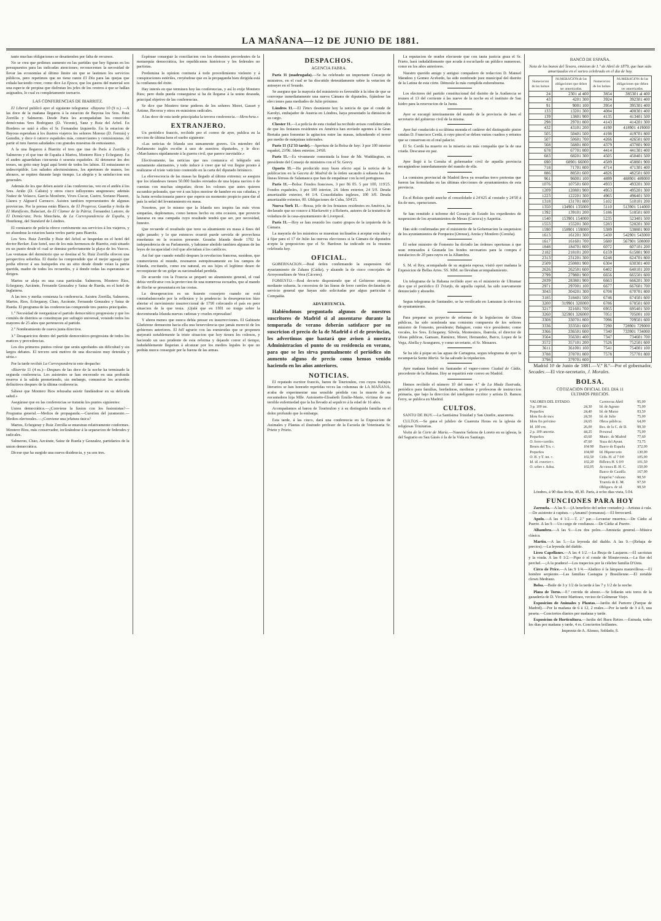LA MAÑANA—12 DE JUNIO DE 1881.
tanto muchas obligaciones se desatienden por falta de recursos.
No se crea que pedimos aumento en las partidas que hoy figuran en los presupuestos para las indicadas atenciones; reconocemos la necesidad de llevar las economías al último límite sin que se lastimen los servicios públicos, pero repetimos que no tiene razon El Dia para las quejas que exhala haciendo creer, como dice La Epoca, que los gastos del material son una especie de propina que disfrutan los jefes de los centros á que se hallan asignados, lo cual es completamente inexacto.
LAS CONFERENCIAS DE BIARRITZ.
El Liberal publicó ayer el siguiente telegrama: «Bayona 10 (9 n.) —A las doce de la mañana llegaron á la estacion de Bayona los Sres. Ruiz Zorrilla y Salmeron. Desde Paris les acompañaban los conocidos demócratas Sres Rodriguez (D. Vicente), Sanz y Ruiz del Arbol. En Bordeos se unió á ellos el Sr. Fernandez Izquierdo. En la estacion de Bayona esperaban á los ilustres viajeros los señores Moreno (D. Fermin) y Guindin, y doce ó catorce españoles más, comerciantes y comisionistas. Al partir el tren fueron saludados con grandes muestras de entusiasmo.
A la una llegaron á Biarritz el tren que trae de París á Zorrilla y Salmeron y el que trae de España á Martos, Montero Rios y Echegaray. En el anden aguardaban cincuenta ó sesenta españoles. Al detenerse los dos trenes, un grito muy legal aquí brotó de todos los labios. El entusiasmo es indescriptible. Los saludos afectuosísimos, los apretones de manos, los abrazos, se repiten durante largo tiempo. La alegría y la satisfaccion son generales.
Además de los que deben asistir á las conferencias, veo en el andén á los Sres. Ariño (D. Calisto) y otros cinco influyentes aragoneses; además Nuñez de Velasco, García Monforte, Vives Ciscar, Castro, Soriano Plasent, Llanos y Alguacil Carrasco. Asisten tambien representantes de algunas provincias. Por la prensa están Blasco, de El Progreso; Guardia y Avila de El Manifiesto, Balaciart, de El Clamor de la Pátria; Fernandez Latorre, de El Demócrata; Peris Mencheta, de La Correspondencia de España, y Honthong, del Standard de Lóndres.
El comisario de policía ofrece cortésmente sus servicios á los viajeros, y no abandona la estacion hasta verlos partir para Biarritz.
Los Sres. Ruiz Zorrilla y Ruiz del Arbol se hospedan en el hotel del doctor Becker. Este hotel, uno de los más hermosos de Biarritz, está situado en un punto desde el cual se domina perfectamente la playa de los Vascos. Las ventanas del dormitorio que se destina al Sr. Ruiz Zorrilla ofrecen una perspectiva soberbia. El dueño ha comprendido que el mejor agasajo que podía ofrecer á sus huéspedes era un sitio desde donde veian la patria querida, madre de todos los recuerdos, y á donde todas las esperanzas se dirigen.
Martos se aloja en una casa particular. Salmeron, Montero Rios, Echegaray, Azcárate, Fernando Gonzalez y Sainz de Rueda, en el hotel de Inglaterra.
A las tres y media comienza la conferencia. Asisten Zorrilla, Salmeron, Martos, Rios, Echegaray, Chao, Azcárate, Fernando Gonzalez y Sainz de Rueda. El programa de las conferencias comprende tres puntos principales.
1.º Necesidad de reorganizar el partido democrático progresista y que los comités de distritos se constituyan por sufragio universal, votando todos los mayores de 25 años que pertenecen al partido.
2.º Nombramiento de nueva junta directiva.
3.º Desaparicion dentro del partido democrático-progresista de todos los matices y procedencias.
Los dos primeros puntos créese que serán aprobados sin dificultad y sin largos debates. El tercero será motivo de una discusion muy detenida y séria.»
Por la tarde recibió La Correspondencia este despacho:
«Biarritz 11 (4 m.)—Despues de las doce de la noche ha terminado la segunda conferencia. Los asistentes se han encerrado en una profunda reserva á la salida prometiendo, sin embargo, comunicar los acuerdos definitivos despues de la última conferencia.
Sábese que Montero Rios rehusaba asistir fundándose en su delicada salud.»
Asegúrase que en las conferencias se tratarán los puntos siguientes:
Union democrática.—¿Conviene la fusion con los fusionistas?—Programa general.—Medios de propaganda.—Cuestion del juramento.—Medios electorales.—¿Conviene una jefatura única?
Martos, Echegaray y Ruiz Zorrilla se muestran relativamente conformes. Montero Rios, más conservador, inclinándose á la separacion de federales y radicales.
Salmeron, Chao, Azcárate, Sainz de Rueda y Gonzalez, partidarios de la union democrática.
Dícese que ha surgido una nueva disidencia, y ya son tres.
Espérase conseguir la conciliacion con los elementos procedentes de la monarquía democrática, los republicanos históricos y los federales no pactistas.
Predomina la opinion contraria á todo procedimiento violento y á conspiraciones estériles, creyéndose que en la propaganda bien dirigida está la confianza del éxito.
Hay interés en que terminen hoy las conferencias, y así lo exije Montero Rios; pero dudo pueda conseguirse si ha de llegarse á la union deseada, principal objetivo de las conferencias.
Se dice que Montero tiene poderes de los señores Moret, Gasset y Artime, Becerra y otros ex-ministros radicales.
A las doce de esta tarde principiaba la tercera conferencia.—Mencheta.»
EXTRANJERO.
Un periódico francés, recibido por el correo de ayer, publica en la seccion de última hora el suelto siguiente:
«Las noticias de Irlanda son sumamente graves. Un miembro del Parlamento inglés escribe á uno de nuestros diputados, y le dice: «Marchamos rápidamente á la guerra civil, que parece inevitable.»
Efectivamente, las noticias que nos comunica el telégrafo son sumamente alarmantes, y todo induce á creer que tal vez llegue pronto á realizarse el triste vaticinio contenido en la carta del diputado británico.
La efervescencia de las masas ha llegado al último extremo; se asegura que los irlandeses tienen 50.000 fusiles enviados de una lejana nacion ó de cuentan con muchas simpatías; dicen los colonos que antes quieren sucumbir peleando, que ver á sus hijos morirse de hambre en sus cabañas, y la Junta revolucionaria parece que espera un momento propicio para dar al país la señal del levantamiento en masa.
Nosotros, por lo mismo que la Irlanda nos inspira las más vivas simpatías, deploramos, como hemos hecho en otra ocasion, que provecte lanzarse en una campaña cuyo resultado tendrá que ser, por necesidad, funesto.
Que recuerde el resultado que tuvo su alzamiento en masa á fines del siglo pasado; y lo que entonces ocurrió puede servirla de provechosa enseñanza en la ocasion presente. Gozaba Irlanda desde 1782 la independencia de su Parlamento, y habianse abolido tambien algunas de las leyes de incapacidad civil que afectaban á los católicos.
Así fué que cuando estalló despues la revolucion francesa, susideas, que conmovieron el mundo, resonaron estrepitosamente en los campos de Irlanda, excitando, como era natural, en sus hijos el legítimo deseo de reconquistar de un golpe su nacionalidad perdida.
De acuerdo con la Francia se preparó un alzamiento general, el cual debia verificarse con la proteccion de una numerosa escuadra, que al mando de Hoche se presentaria en las costas.
La desesperacion es un funesto consejero cuando no está contrabalanceado por la reflexion y la prudencia: la desesperacion hizo abortar el movimiento insurreccional de 1798 colocando el país en peor situacion de la que tenia. ¡Ojalá que en 1881 no traiga sobre la desventurada Irlanda nuevas cadenas y crueles represalias!
Y ahora menos que nunca debía pensar en insurrecciones. El Gabinete Gladstone demuestra hacia ella una benevolencia que jamás mereció de los gobiernos anteriores. El bill agrario con las enmiendas que se proponen mejorará notablemente la triste situacion que hoy tienen los colonos, y haciendo un uso prudente de esta reforma y dejando correr el tiempo, indudablemente llegarian á alcanzar por los medios legales lo que no podrán nunca conseguir por la fuerza de las armas.
DESPACHOS.
AGENCIA FABRA.
París 11 (madrugada).—Se ha celebrado un importante Consejo de ministros, en el cual se ha discutido detenidamente sobre la votacion de anteayer en el Senado.
Se asegura que la mayoría del ministerio es favorable á la idea de que se convoque inmediatamente una nueva Cámara de diputados, fijándose las elecciones para mediados de Julio próximo.
Lóndres 11.—El Times desmiente hoy la noticia de que el conde de Karolyi, embajador de Austria en Lóndres, haya presentado la dimision de su cargo.
Chester 11.—La policía de esta ciudad ha recibido avisos confidenciales de que los fenianos residentes en América han enviado agentes á la Gran Bretaña para fomentar la agitacion entre las masas, infundiendo el terror por medio de máquinas infernales.
París 11 (12'33 tarde).—Apertura de la Bolsa de hoy: 3 por 100 interior español, 23'06. Idem exterior, 24'68.
París 11.—Es vivamente comentada la frase de Mr. Waddington, ex presidente del Consejo de ministros con el Sr. Grevy.
Oporto 11.—Ha producido muy buen efecto aquí la noticia de la publicacion en la Gaceta de Madrid de la órden sacando á subasta las dos líneas férreas de Salamanca que han de empalmar con la red portuguesa.
París 11.—Bolsa: Fondos franceses, 3 por 86 85. 5 por 100, 119'25. Fondos españoles, 3 por 100 interior, 24. Idem exterior, 24 5/8. Deuda amortizable exterior, 44 1/4. Consolidados ingleses, 100 3/8. Deuda amortizable exterior, 00. Obligaciones de Cuba, 504'25.
Nueva-York 11.—Bossa, jefe de los fenianos residentes en América, ha declarado que no conoce á Mackewitt y á Roberts, autores de la tentativa de voladura de la casa-ayuntamiento de Liverpool.
París 11.—Hoy se han reunido los cuatro grupos de la izquierda de la Cámara.
La mayoría de los ministros se muestran inclinados á aceptar esta idea y á fijar para el 17 de Julio las nuevas elecciones si la Cámara de diputados acepta la proposicion que el Sr. Bardoux ha indicado en la reunion celebrada hoy.
OFICIAL.
GOBERNACION.—Real órden confirmando la suspension del ayuntamiento de Zahara (Cádiz), y alzando la de cinco concejales de Arroyomolinos de Vera (Cáceres).
FOMENTO.—Real decreto disponiendo que el Gobierno otorgue, mediante subasta, la concesion de las líneas de ferro carriles declaradas de servicio general que hayan sido solicitadas por algun particular ó Compañía.
ADVERTENCIA.
Habiéndonos preguntado algunos de nuestros suscritores de Madrid si al ausentarse durante la temporada de verano deberán satisfacer por su suscricion el precio de la de Madrid ó el de provincias, les advertimos que bastará que avisen á nuestra Administracion el punto de su residencia en verano, para que se les sirva puntualmente el periódico sin aumento alguno de precio como hemos venido haciendo en los años anteriores.
NOTICIAS.
El reputado escritor francés, baron de Tourtoulon, con cuyos trabajos literarios se han honrado repetidas veces las columnas de LA MAÑANA, acaba de experimentar una sensible pérdida con la muerte de su encantadora hija Mlle. Antoinette-Elisabeth Emilie-Marie, víctima de una terrible enfermedad que la ha llevado al sepulcro á la edad de 16 años.
Acompañamos al baron de Tourtoulon y á su distinguida familia en el dolor profundo que la embarga.
Esta tarde, á las cinco, dará una conferencia en la Exposicion de Animales y Plantas el ilustrado profesor de la Escuela de Veterinaria Sr. Prieto y Prieto.
La reputacion de orador elocuente que con tanta justicia goza el Sr. Prieto, hará indudablemente que acuda á escucharlo un público numeroso, como en los años anteriores.
Nuestro querido amigo y antiguo compañero de redaccion D. Manuel Marañon y Gomez Acebedo, ha sido nombrado juez municipal del distrito de la Latina de esta córte. Démosle la más cumplida enhorabuena.
Los electores del partido constitucional del distrito de la Audiencia se reunen el 13 del corriente á las nueve de la noche en el instituto de San Isidro para la renovacion de la Junta.
Ayer se encargó interinamente del mando de la provincia de Jaen el secretario del gobierno civil de la misma.
Ayer fué conducido á su última morada el cadáver del distinguido pintor catalan D. Francisco Cerdá, á cuyo pincel se deben varios cuadros y retratos que se conservan en el real palacio.
El Sr. Cerdá ha muerto en la miseria sin más compañía que la de una criada. Descanse en paz.
Ayer llegó á la Coruña el gobernador civil de aquella provincia encargándose inmediatamente del mando de ella.
La comision provincial de Madrid lleva ya resueltas trece protestas que fueron las formuladas en las últimas elecciones de ayuntamientos de esta provincia.
En el Bolsin quedó anoche el consolidado á 24'425 al contado y 24'50 á fin de mes, operaciones.
Se han remitido á informe del Consejo de Estado los expedientes de suspension de los ayuntamientos de Mesas (Cuenca) y Azpeitia.
Han sido confirmadas por el ministerio de la Gobernacion la suspension de los ayuntamientos de Porqueira (Orense), Arzúa y Monfero (Coruña).
El señor ministro de Fomento ha dictado las órdenes oportunas á que sean remesados á Granada los fondos necesarios para la compra é instalacion de 20 para rayos en la Alhambra.
S. M. el Rey, acompañado de su augusta esposa, visitó ayer mañana la Exposicion de Bellas Artes. SS. MM. no llevaban acompañamiento.
Un telegrama de la Habana recibido ayer en el ministerio de Ultramar dice que el periódico El Triunfo, de aquella capital, ha sido nuevamente denunciado y absuelto.
Segun telegrama de Santander, se ha verificado en Lamazan la eleccion de ayuntamiento.
Para preparar un proyecto de reforma de la legislacion de Obras públicas, ha sido nombrada una comision compuesta de los señores ministro de Fomento, presidente; Balaguer, como vice presidente; como vocales, los Sres. Echegaray, Silvela, Montesinos, Ibarrola, el director de Obras públicas, Gamazo, Ramirez, Morer, Hernandez, Barco, Lopez de la Vega, Abella y Aranguren, y como secretario, el Sr. Monares.
Se ha ido á pique en las aguas de Cartagena, segun telegrama de ayer la escampavía Santa María. Se ha salvado la tripulacion.
Ayer mañana fondeó en Santander el vapor-correo Ciudad de Cádiz, procedente de la Habana. Hoy se repartirá este correo en Madrid.
Hemos recibido el número 10 del tomo 4.º de La Moda Ilustrada, periódico para familias, bordadoras, modistas y profesoras de instruccion primaria, que bajo la direccion del inteligente escritor y artista D. Ramon Ferry, se publica en Madrid.
CULTOS.
SANTO DE HOY.—La Santísima Trinidad y San Onofre, anacoreta.
CULTOS.—Se gana el jubileo de Cuarenta Horas en la iglesia de religiosas Trinitarias.
Visita de la Corte de María.—Nuestra Señora de Loreto en su iglesia, la del Sagrario en San Ginés ó la de la Vida en Santiago.
BANCO DE ESPAÑA.
Nota de los bonos del Tesoro, emision de 1.º de Abril de 1879, que han sido amortizados en el sorteo celebrado en el dia de hoy.
| Numeracion de los bolsos | NUMERACION de las obligaciones que deben ser amortizadas. | Numeracion de los bolsos | NUMERACION de las obligaciones que deben ser amortizadas. |
| --- | --- | --- | --- |
| 24 | 2301 al 400 | 3854 | 385301 al 400 |
| 43 | 4201 300 | 3924 | 392301 400 |
| 91 | 9001 100 | 3954 | 395301 400 |
| 133 | 13201 300 | 4084 | 408301 400 |
| 139 | 13801 900 | 4135 | 413401 500 |
| 298 | 29701 800 | 4143 | 414201 300 |
| 432 | 43101 200 | 4190 | 418901 419000 |
| 505 | 50401 500 | 4198 | 419701 800 |
| 507 | 50601 700 | 4266 | 426501 600 |
| 568 | 56801 800 | 4379 | 437801 900 |
| 678 | 67701 800 | 4414 | 441301 400 |
| 683 | 68201 300 | 4505 | 450401 500 |
| 690 | 68901 66000 | 4589 | 458801 900 |
| 718 | 71701 800 | 4714 | 471301 400 |
| 886 | 88501 600 | 4826 | 482501 600 |
| 961 | 96001 100 | 4899 | 488901 489000 |
| 1076 | 107501 600 | 4933 | 493201 300 |
| 1209 | 120801 900 | 4953 | 495201 300 |
| 1223 | 122201 300 | 4965 | 496401 500 |
| 1318 | 131701 800 | 5102 | 510101 200 |
| 1350 | 134901 135000 | 5110 | 513901 514000 |
| 1392 | 139101 200 | 5186 | 518501 600 |
| 1540 | 153901 154000 | 5235 | 523401 500 |
| 1553 | 155201 300 | 5283 | 528201 300 |
| 1590 | 158901 159000 | 5389 | 538801 900 |
| 1613 | 161201 300 | 5430 | 542901 543000 |
| 1617 | 161601 700 | 5680 | 567901 508000 |
| 1848 | 184701 800 | 6072 | 607101 200 |
| 2182 | 218101 200 | 6159 | 615801 900 |
| 2313 | 231201 300 | 6248 | 624701 800 |
| 2509 | 250801 900 | 6304 | 630301 400 |
| 2626 | 262501 600 | 6402 | 640101 200 |
| 2799 | 279801 900 | 6656 | 665501 600 |
| 2839 | 283801 900 | 6663 | 666201 300 |
| 2971 | 297001 100 | 6677 | 667601 700 |
| 3043 | 304201 300 | 6708 | 670701 800 |
| 3185 | 318401 500 | 6746 | 674501 600 |
| 3200 | 319901 320000 | 6786 | 678501 600 |
| 3217 | 321601 700 | 6955 | 695401 500 |
| 3260 | 325901 326000 | 7051 | 705001 100 |
| 3308 | 330701 800 | 7096 | 709501 600 |
| 3336 | 333501 600 | 7290 | 728901 729000 |
| 3366 | 336501 600 | 7340 | 733901 734000 |
| 3564 | 356301 400 | 7347 | 734601 700 |
| 3572 | 357101 200 | 7526 | 752501 600 |
| 3611 | 361001 100 | 7541 | 754001 100 |
| 3788 | 378701 800 | 7578 | 757701 800 |
| 3798 | 379701 800 | | |
Madrid 10 de Junio de 1881.—V.º B.º—Por el gobernador, Secades.—El vice-secretario, J. Morales.
BOLSA.
COTIZACION OFICIAL DEL DIA 11
ÚLTIMOS PRECIOS.
| VALORES DEL ESTADO. | | Carreteras Abril | 95,00 |
| 3 p. 100 int. | 24,30 | Id. de Agosto | 75,00 |
| Pequeños | 24,40 | Id. de Marzo | 83,50 |
| Idem fin de mes | 24,50 | Id. de Julio | 75,00 |
| Idem fin próximo | 24,65 | Obras públicas | 64,00 |
| Id. 100 ext. | 26,00 | Res. de la C. de D. | 99,30 |
| 2 p. 100 amortiz. | 44,25 | Personal | 75,00 |
| Pequeños | 43,60 | Munic. de Madrid | 77,60 |
| O. ferro-carriles | 47,60 | Sisas del Ayunt. | 73,75 |
| Bonos del Tes. c. | 104 90 | Banco de España | 372,00 |
| Pequeños | 104,90 | Id. Hipotecario | 130,00 |
| O. B. y T. int. c. | 102,50 | Céds. H. al 7 0/0 | 105,00 |
| Id. id. exterior c. | 102,20 | Billetes H. 6 0/0 | 101,50 |
| O. sobre r. Adua. | 102,05 | Acciones B. H. C. | 150,00 |
| | | Banco de Castilla | 167,00 |
| | | Emprést.º cubano | 98,50 |
| | | Tranvía de E. M. | 97,50 |
| | | Obligacs. de id. | 98,50 |
Lóndres, á 90 dias fecha, 48,30. París, á ocho dias vista, 5 04.
FUNCIONES PARA HOY
Zarzuela.—A las 9.—(A beneficio del señor contador.)—Artistas á cala.—De asistente á capitan.—¡Amami! (romanza).—El ferrocarril.
Apolo.—A las 4 1/2.—T. 2.º par.—Levantar muertos.—De Cádiz al Puerto. A las 9.—Un cargo de confianza.—De Cádiz al Puerto.
Alhambra.—A las 9.—Los dos polos.—Amnistía general.—Música clásica.
Martin.—A las 5.—La leyenda del diablo. A las 9.—(Rebaja de precios).—La leyenda del diablo.
Liceo Capellanes.—A las 4 1/2.—La Bruja de Laujaron.—El sacristan y la viuda. A las 8 1/2.—Pipo ó el conde de Montecresta.—La flor del perchel.—¡A la pradera!—Los trapecios por la célebre familia D'Osta.
Circo de Price.—A las 9 1/4.—Aladino ó la lámpara maravillosa.—El hombre serpiente.—Las familias Castagna y Brasilienne.—El notable clown Medrano.
Bolsa.—Baile de 3 y 1/2 de la tarde á las 7 y 1/2 de la noche.
Plaza de Toros.—8.ª corrida de abono.—Se lidiarán seis toros de la ganadería de D. Vicente Martinez, vecino de Colmenar Viejo.
Exposicion de Animales y Plantas.—Jardin del Parterre (Parque de Madrid).—Por la mañana de 6 á 12, 2 reales.—Por la tarde de 3 á 8, una peseta.—Conciertos diarios por mañana y tarde.
Exposicion de Horticultura.—Jardin del Buen Retiro.—Entrada, todos los dias por mañana y tarde, 4 rs. Conciertos brillantes.
Imprenta de A. Alonso, Soldado, 8.